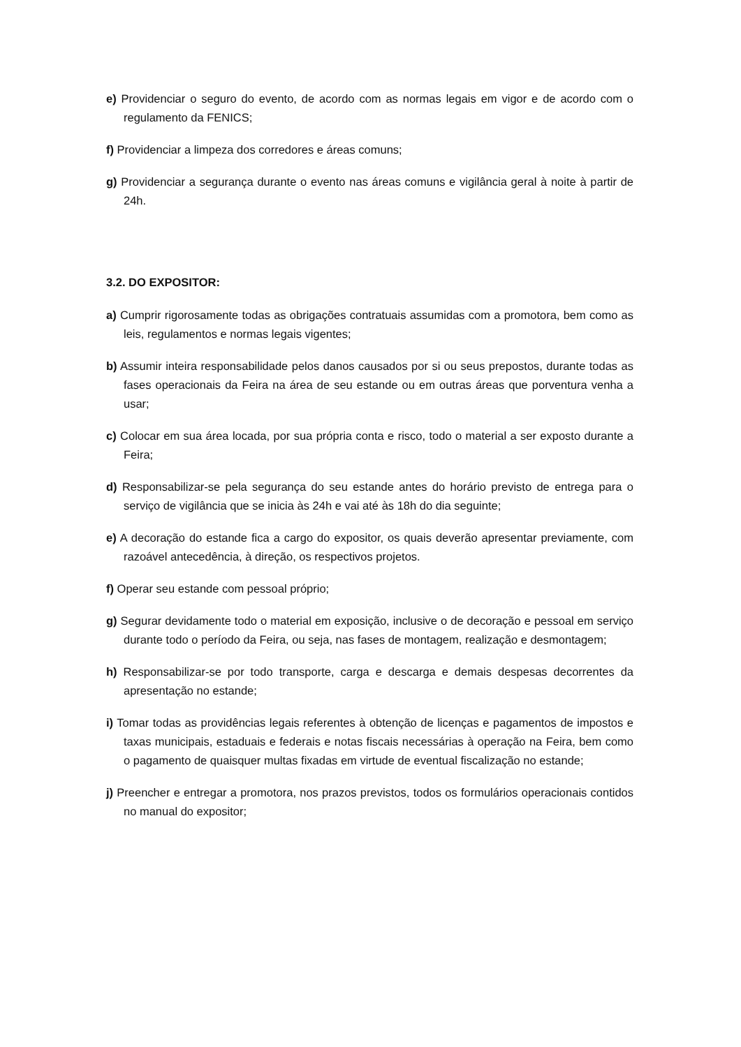e) Providenciar o seguro do evento, de acordo com as normas legais em vigor e de acordo com o regulamento da FENICS;
f) Providenciar a limpeza dos corredores e áreas comuns;
g) Providenciar a segurança durante o evento nas áreas comuns e vigilância geral à noite à partir de 24h.
3.2. DO EXPOSITOR:
a) Cumprir rigorosamente todas as obrigações contratuais assumidas com a promotora, bem como as leis, regulamentos e normas legais vigentes;
b) Assumir inteira responsabilidade pelos danos causados por si ou seus prepostos, durante todas as fases operacionais da Feira na área de seu estande ou em outras áreas que porventura venha a usar;
c) Colocar em sua área locada, por sua própria conta e risco, todo o material a ser exposto durante a Feira;
d) Responsabilizar-se pela segurança do seu estande antes do horário previsto de entrega para o serviço de vigilância que se inicia às 24h e vai até às 18h do dia seguinte;
e) A decoração do estande fica a cargo do expositor, os quais deverão apresentar previamente, com razoável antecedência, à direção, os respectivos projetos.
f) Operar seu estande com pessoal próprio;
g) Segurar devidamente todo o material em exposição, inclusive o de decoração e pessoal em serviço durante todo o período da Feira, ou seja, nas fases de montagem, realização e desmontagem;
h) Responsabilizar-se por todo transporte, carga e descarga e demais despesas decorrentes da apresentação no estande;
i) Tomar todas as providências legais referentes à obtenção de licenças e pagamentos de impostos e taxas municipais, estaduais e federais e notas fiscais necessárias à operação na Feira, bem como o pagamento de quaisquer multas fixadas em virtude de eventual fiscalização no estande;
j) Preencher e entregar a promotora, nos prazos previstos, todos os formulários operacionais contidos no manual do expositor;